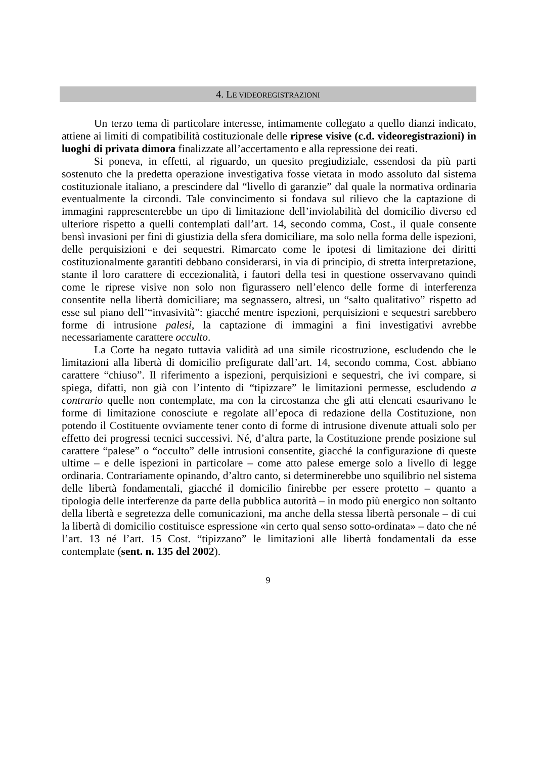4. LE VIDEOREGISTRAZIONI
Un terzo tema di particolare interesse, intimamente collegato a quello dianzi indicato, attiene ai limiti di compatibilità costituzionale delle riprese visive (c.d. videoregistrazioni) in luoghi di privata dimora finalizzate all’accertamento e alla repressione dei reati.
Si poneva, in effetti, al riguardo, un quesito pregiudiziale, essendosi da più parti sostenuto che la predetta operazione investigativa fosse vietata in modo assoluto dal sistema costituzionale italiano, a prescindere dal “livello di garanzie” dal quale la normativa ordinaria eventualmente la circondi. Tale convincimento si fondava sul rilievo che la captazione di immagini rappresenterebbe un tipo di limitazione dell’inviolabilità del domicilio diverso ed ulteriore rispetto a quelli contemplati dall’art. 14, secondo comma, Cost., il quale consente bensì invasioni per fini di giustizia della sfera domiciliare, ma solo nella forma delle ispezioni, delle perquisizioni e dei sequestri. Rimarcato come le ipotesi di limitazione dei diritti costituzionalmente garantiti debbano considerarsi, in via di principio, di stretta interpretazione, stante il loro carattere di eccezionalità, i fautori della tesi in questione osservavano quindi come le riprese visive non solo non figurassero nell’elenco delle forme di interferenza consentite nella libertà domiciliare; ma segnassero, altresì, un “salto qualitativo” rispetto ad esse sul piano dell’“invasività”: giacché mentre ispezioni, perquisizioni e sequestri sarebbero forme di intrusione palesi, la captazione di immagini a fini investigativi avrebbe necessariamente carattere occulto.
La Corte ha negato tuttavia validità ad una simile ricostruzione, escludendo che le limitazioni alla libertà di domicilio prefigurate dall’art. 14, secondo comma, Cost. abbiano carattere “chiuso”. Il riferimento a ispezioni, perquisizioni e sequestri, che ivi compare, si spiega, difatti, non già con l’intento di “tipizzare” le limitazioni permesse, escludendo a contrario quelle non contemplate, ma con la circostanza che gli atti elencati esaurivano le forme di limitazione conosciute e regolate all’epoca di redazione della Costituzione, non potendo il Costituente ovviamente tener conto di forme di intrusione divenute attuali solo per effetto dei progressi tecnici successivi. Né, d’altra parte, la Costituzione prende posizione sul carattere “palese” o “occulto” delle intrusioni consentite, giacché la configurazione di queste ultime – e delle ispezioni in particolare – come atto palese emerge solo a livello di legge ordinaria. Contrariamente opinando, d’altro canto, si determinerebbe uno squilibrio nel sistema delle libertà fondamentali, giacché il domicilio finirebbe per essere protetto – quanto a tipologia delle interferenze da parte della pubblica autorità – in modo più energico non soltanto della libertà e segretezza delle comunicazioni, ma anche della stessa libertà personale – di cui la libertà di domicilio costituisce espressione «in certo qual senso sotto-ordinata» – dato che né l’art. 13 né l’art. 15 Cost. “tipizzano” le limitazioni alle libertà fondamentali da esse contemplate (sent. n. 135 del 2002).
9